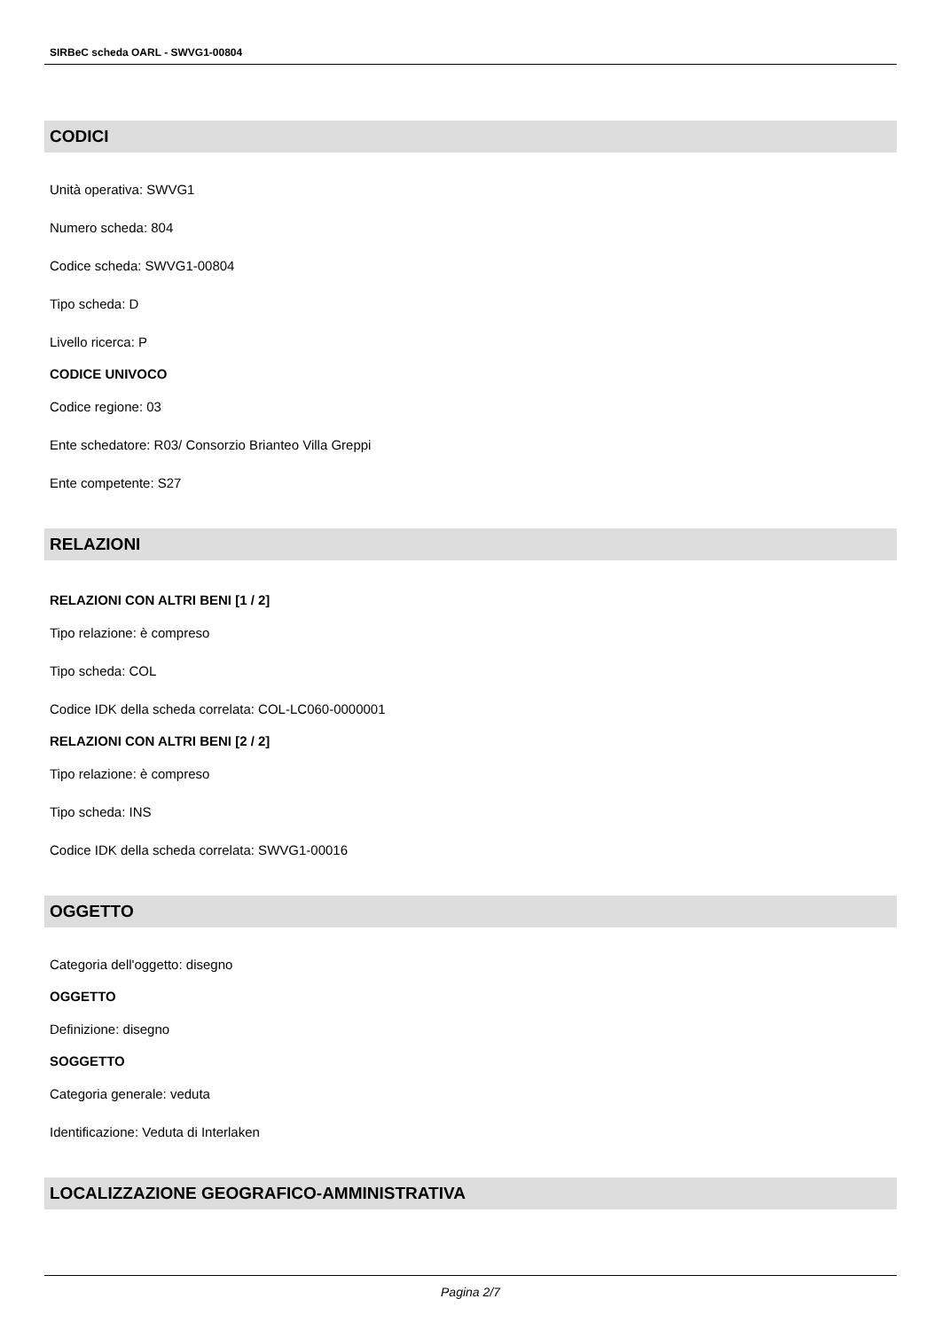SIRBeC scheda OARL - SWVG1-00804
CODICI
Unità operativa: SWVG1
Numero scheda: 804
Codice scheda: SWVG1-00804
Tipo scheda: D
Livello ricerca: P
CODICE UNIVOCO
Codice regione: 03
Ente schedatore: R03/ Consorzio Brianteo Villa Greppi
Ente competente: S27
RELAZIONI
RELAZIONI CON ALTRI BENI [1 / 2]
Tipo relazione: è compreso
Tipo scheda: COL
Codice IDK della scheda correlata: COL-LC060-0000001
RELAZIONI CON ALTRI BENI [2 / 2]
Tipo relazione: è compreso
Tipo scheda: INS
Codice IDK della scheda correlata: SWVG1-00016
OGGETTO
Categoria dell'oggetto: disegno
OGGETTO
Definizione: disegno
SOGGETTO
Categoria generale: veduta
Identificazione: Veduta di Interlaken
LOCALIZZAZIONE GEOGRAFICO-AMMINISTRATIVA
Pagina 2/7